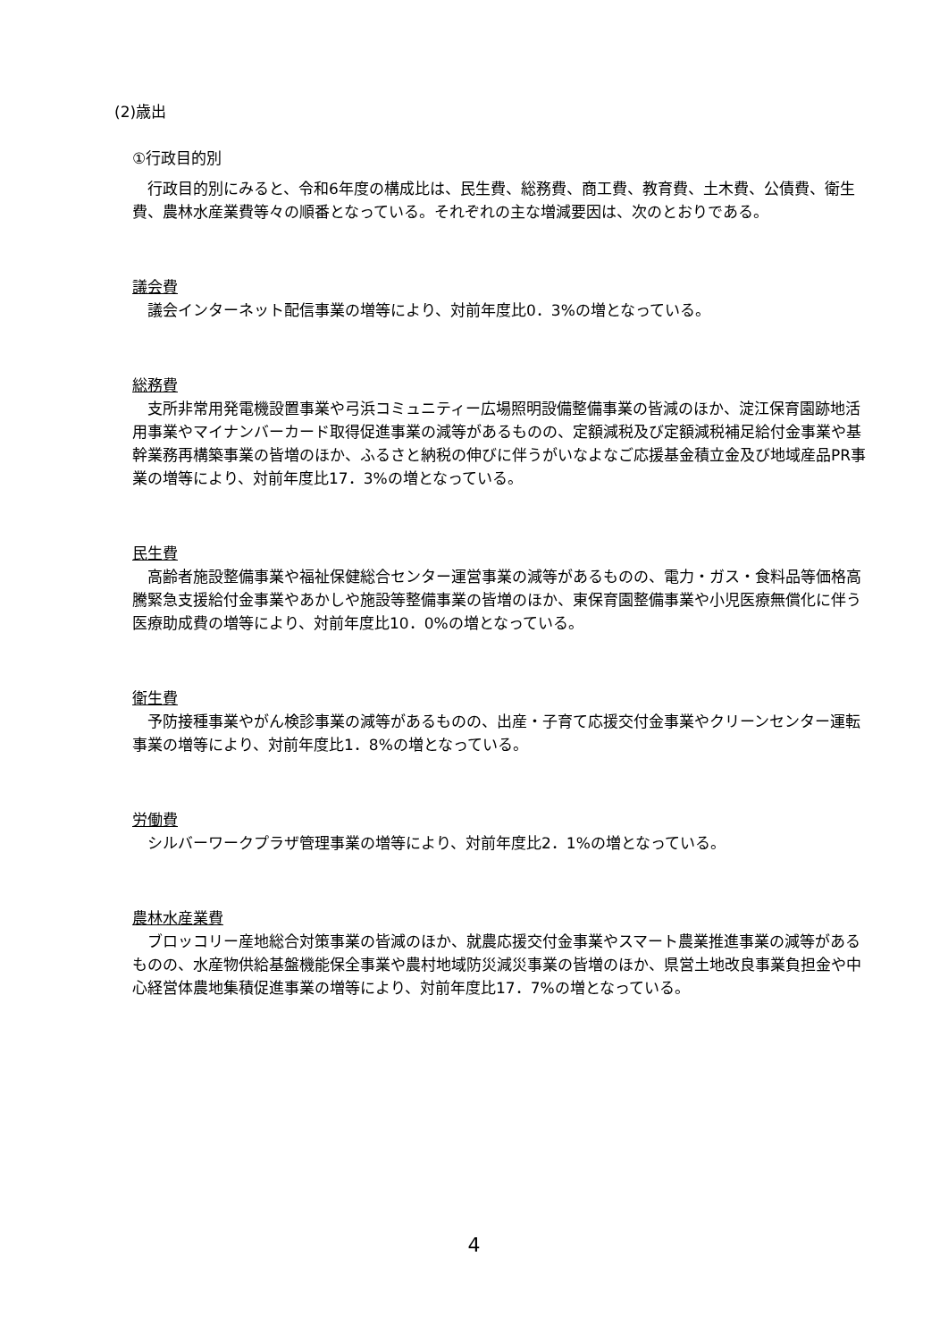(2)歳出
①行政目的別
行政目的別にみると、令和6年度の構成比は、民生費、総務費、商工費、教育費、土木費、公債費、衛生費、農林水産業費等々の順番となっている。それぞれの主な増減要因は、次のとおりである。
議会費
議会インターネット配信事業の増等により、対前年度比0．3%の増となっている。
総務費
支所非常用発電機設置事業や弓浜コミュニティー広場照明設備整備事業の皆減のほか、淀江保育園跡地活用事業やマイナンバーカード取得促進事業の減等があるものの、定額減税及び定額減税補足給付金事業や基幹業務再構築事業の皆増のほか、ふるさと納税の伸びに伴うがいなよなご応援基金積立金及び地域産品PR事業の増等により、対前年度比17．3%の増となっている。
民生費
高齢者施設整備事業や福祉保健総合センター運営事業の減等があるものの、電力・ガス・食料品等価格高騰緊急支援給付金事業やあかしや施設等整備事業の皆増のほか、東保育園整備事業や小児医療無償化に伴う医療助成費の増等により、対前年度比10．0%の増となっている。
衛生費
予防接種事業やがん検診事業の減等があるものの、出産・子育て応援交付金事業やクリーンセンター運転事業の増等により、対前年度比1．8%の増となっている。
労働費
シルバーワークプラザ管理事業の増等により、対前年度比2．1%の増となっている。
農林水産業費
ブロッコリー産地総合対策事業の皆減のほか、就農応援交付金事業やスマート農業推進事業の減等があるものの、水産物供給基盤機能保全事業や農村地域防災減災事業の皆増のほか、県営土地改良事業負担金や中心経営体農地集積促進事業の増等により、対前年度比17．7%の増となっている。
4